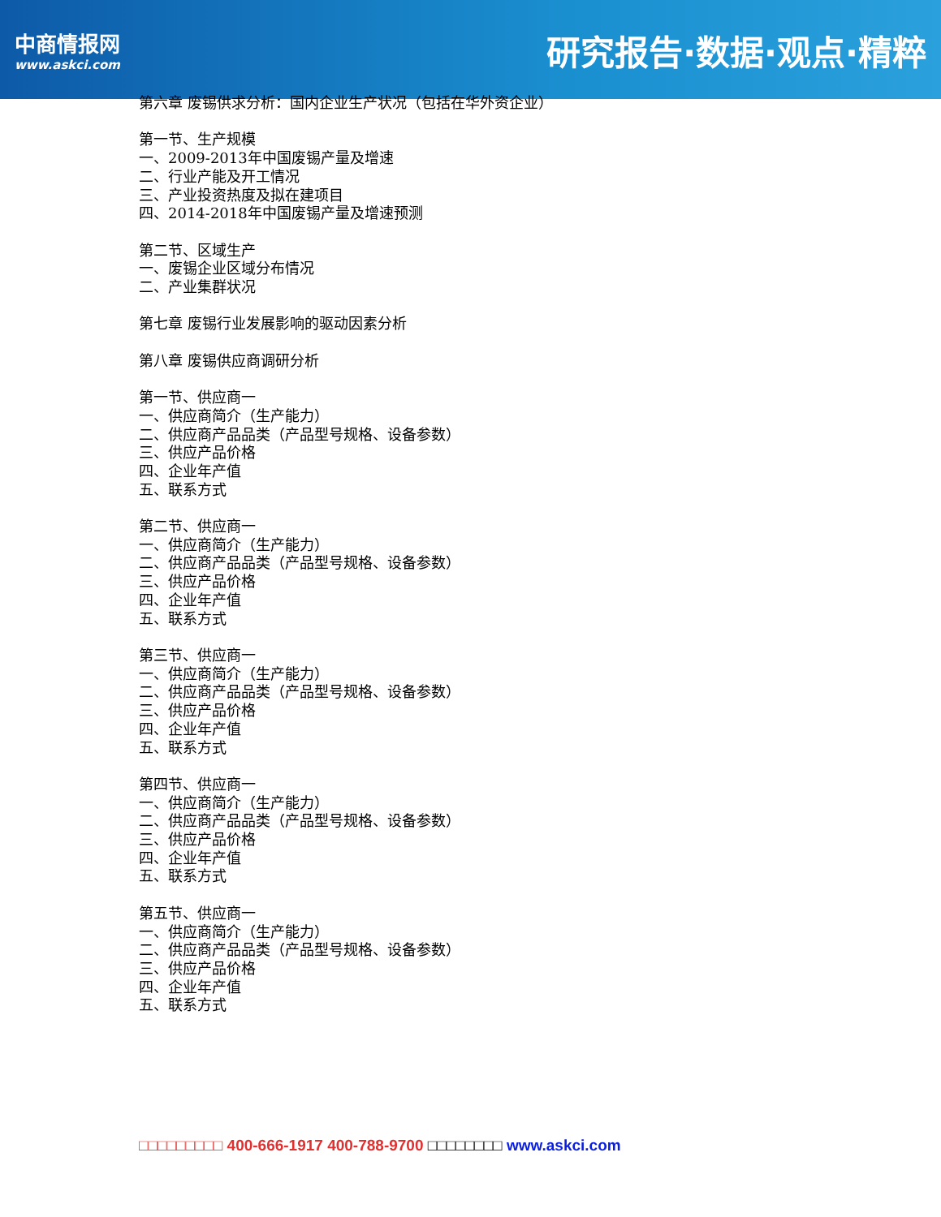中商情报网
www.askci.com
研究报告·数据·观点·精粹
第六章 废锡供求分析：国内企业生产状况（包括在华外资企业）
第一节、生产规模
一、2009-2013年中国废锡产量及增速
二、行业产能及开工情况
三、产业投资热度及拟在建项目
四、2014-2018年中国废锡产量及增速预测
第二节、区域生产
一、废锡企业区域分布情况
二、产业集群状况
第七章 废锡行业发展影响的驱动因素分析
第八章 废锡供应商调研分析
第一节、供应商一
一、供应商简介（生产能力）
二、供应商产品品类（产品型号规格、设备参数）
三、供应产品价格
四、企业年产值
五、联系方式
第二节、供应商一
一、供应商简介（生产能力）
二、供应商产品品类（产品型号规格、设备参数）
三、供应产品价格
四、企业年产值
五、联系方式
第三节、供应商一
一、供应商简介（生产能力）
二、供应商产品品类（产品型号规格、设备参数）
三、供应产品价格
四、企业年产值
五、联系方式
第四节、供应商一
一、供应商简介（生产能力）
二、供应商产品品类（产品型号规格、设备参数）
三、供应产品价格
四、企业年产值
五、联系方式
第五节、供应商一
一、供应商简介（生产能力）
二、供应商产品品类（产品型号规格、设备参数）
三、供应产品价格
四、企业年产值
五、联系方式
□□□□□□□□□ 400-666-1917 400-788-9700 □□□□□□□□ www.askci.com